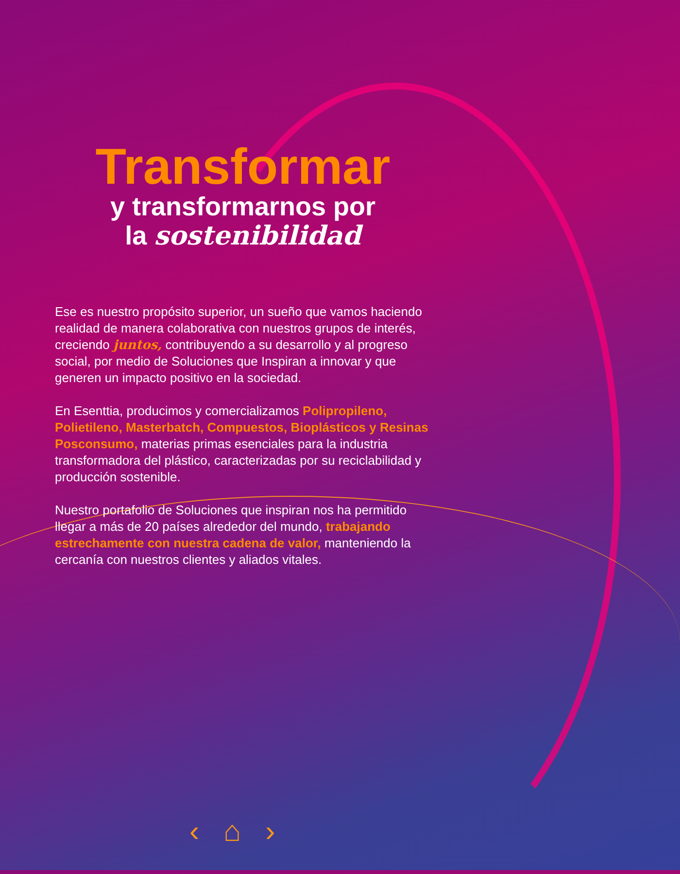Transformar
y transformarnos por
la sostenibilidad
Ese es nuestro propósito superior, un sueño que vamos haciendo realidad de manera colaborativa con nuestros grupos de interés, creciendo juntos, contribuyendo a su desarrollo y al progreso social, por medio de Soluciones que Inspiran a innovar y que generen un impacto positivo en la sociedad.
En Esenttia, producimos y comercializamos Polipropileno, Polietileno, Masterbatch, Compuestos, Bioplásticos y Resinas Posconsumo, materias primas esenciales para la industria transformadora del plástico, caracterizadas por su reciclabilidad y producción sostenible.
Nuestro portafolio de Soluciones que inspiran nos ha permitido llegar a más de 20 países alrededor del mundo, trabajando estrechamente con nuestra cadena de valor, manteniendo la cercanía con nuestros clientes y aliados vitales.
‹ ⌂ ›